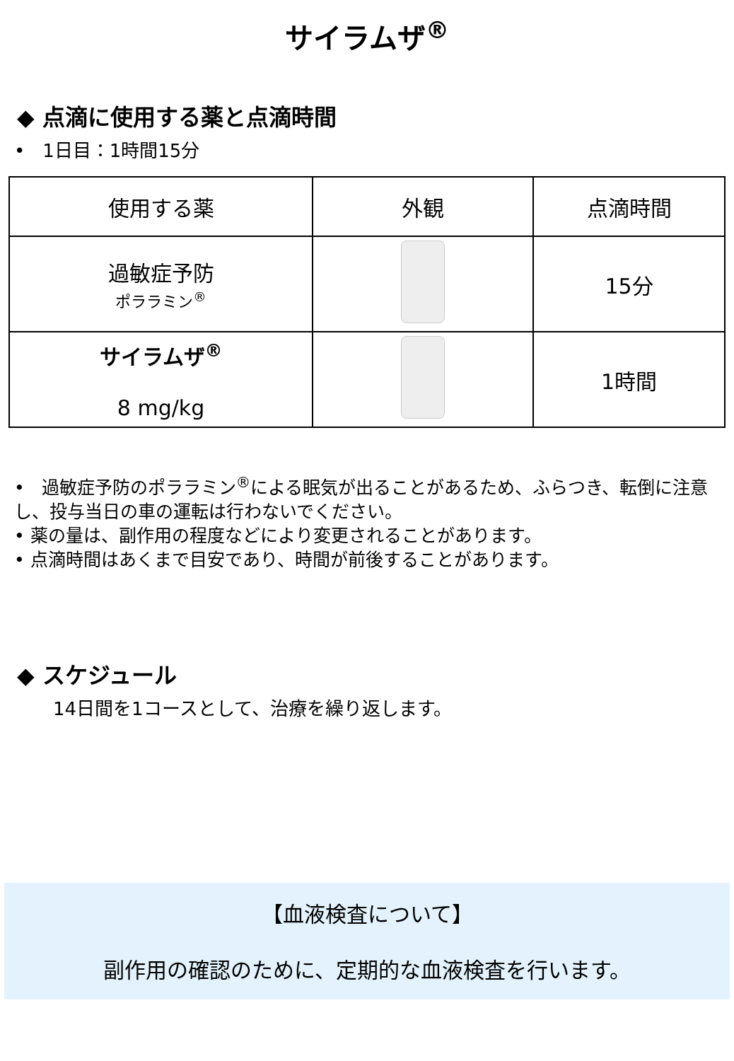サイラムザ<sup>®</sup>
◆ 点滴に使用する薬と点滴時間
• 1日目：1時間15分
| 使用する薬 | 外観 | 点滴時間 |
| --- | --- | --- |
| 過敏症予防 ポララミン<sup>®</sup> | | 15分 |
| サイラムザ<sup>®</sup> 8 mg/kg | | 1時間 |
• 過敏症予防のポララミン<sup>®</sup>による眠気が出ることがあるため、ふらつき、転倒に注意し、投与当日の車の運転は行わないでください。
• 薬の量は、副作用の程度などにより変更されることがあります。
• 点滴時間はあくまで目安であり、時間が前後することがあります。
◆ スケジュール
14日間を1コースとして、治療を繰り返します。
【血液検査について】
副作用の確認のために、定期的な血液検査を行います。